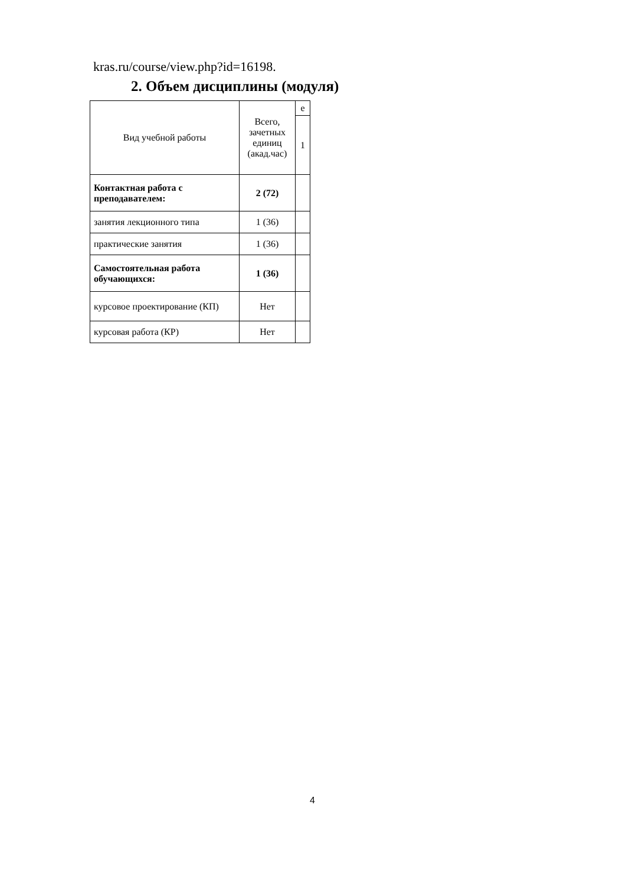kras.ru/course/view.php?id=16198.
2. Объем дисциплины (модуля)
| Вид учебной работы | Всего, зачетных единиц (акад.час) | е |
| --- | --- | --- |
| | | 1 |
| Контактная работа с преподавателем: | 2 (72) | |
| занятия лекционного типа | 1 (36) | |
| практические занятия | 1 (36) | |
| Самостоятельная работа обучающихся: | 1 (36) | |
| курсовое проектирование (КП) | Нет | |
| курсовая работа (КР) | Нет | |
4